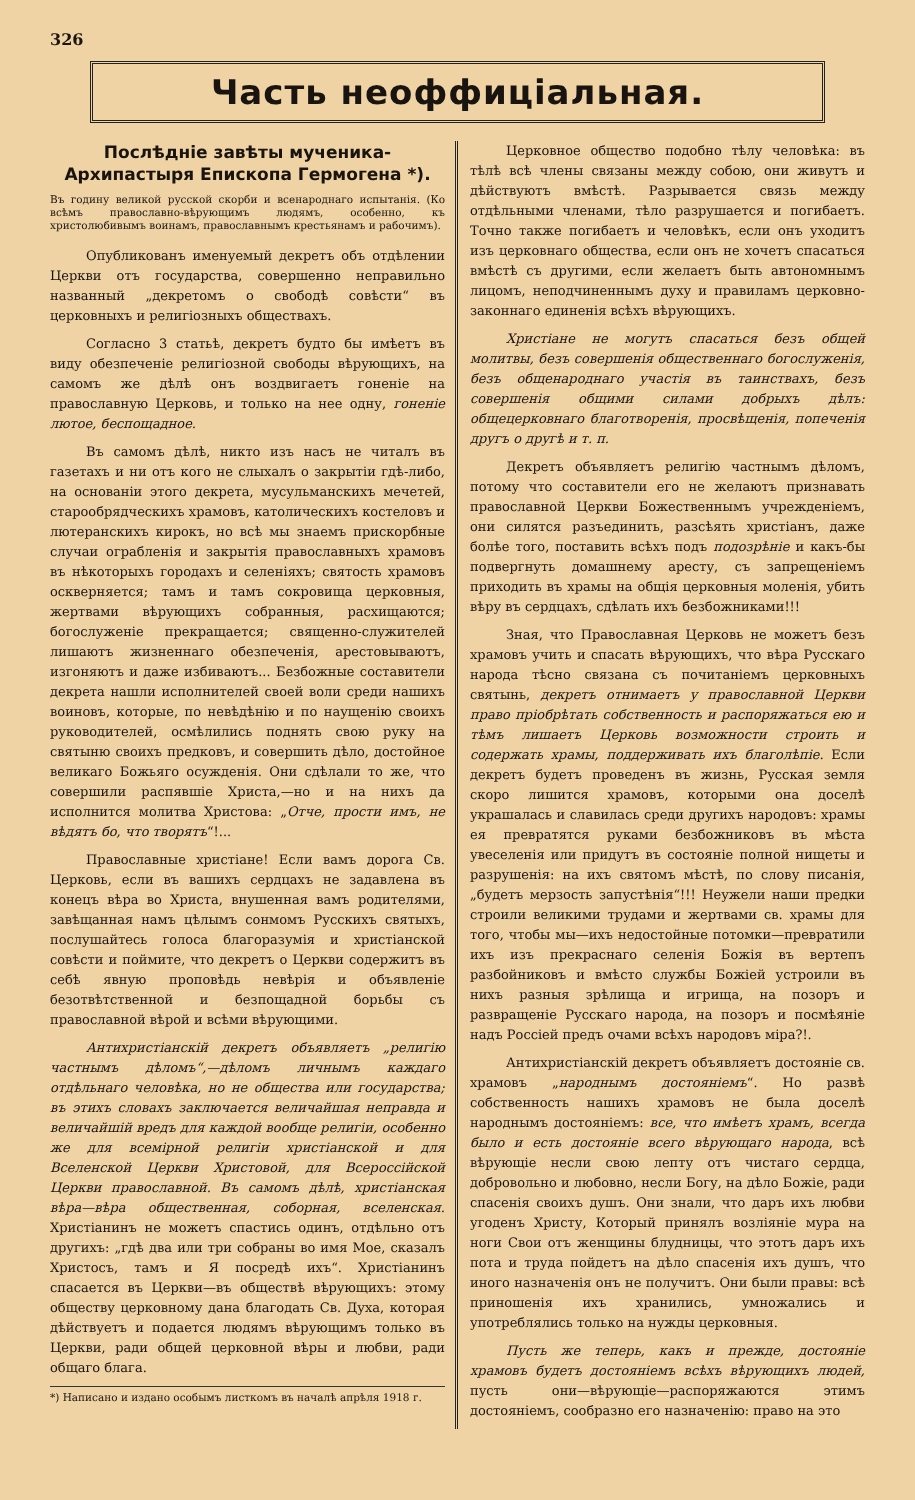326
Часть неоффиціальная.
Послѣдніе завѣты мученика-Архипастыря Епископа Гермогена *).
Въ годину великой русской скорби и всенароднаго испытанія. (Ко всѣмъ православно-вѣрующимъ людямъ, особенно, къ христолюбивымъ воинамъ, православнымъ крестьянамъ и рабочимъ).
Опубликованъ именуемый декретъ объ отдѣлении Церкви отъ государства, совершенно неправильно названный „декретомъ о свободѣ совѣсти“ въ церковныхъ и религіозныхъ обществахъ.
Согласно 3 статьѣ, декретъ будто бы имѣетъ въ виду обезпеченіе религіозной свободы вѣрующихъ, на самомъ же дѣлѣ онъ воздвигаетъ гоненіе на православную Церковь, и только на нее одну, гоненіе лютое, беспощадное.
Въ самомъ дѣлѣ, никто изъ насъ не читалъ въ газетахъ и ни отъ кого не слыхалъ о закрытіи гдѣ-либо, на основаніи этого декрета, мусульманскихъ мечетей, старообрядческихъ храмовъ, католическихъ костеловъ и лютеранскихъ кирокъ, но всѣ мы знаемъ прискорбные случаи ограбленія и закрытія православныхъ храмовъ въ нѣкоторыхъ городахъ и селеніяхъ; святость храмовъ оскверняется; тамъ и тамъ сокровища церковныя, жертвами вѣрующихъ собранныя, расхищаются; богослуженіе прекращается; священно-служителей лишаютъ жизненнаго обезпеченія, арестовываютъ, изгоняютъ и даже избиваютъ... Безбожные составители декрета нашли исполнителей своей воли среди нашихъ воиновъ, которые, по невѣдѣнію и по наущенію своихъ руководителей, осмѣлились поднять свою руку на святыню своихъ предковъ, и совершить дѣло, достойное великаго Божьяго осужденія. Они сдѣлали то же, что совершили распявшіе Христа,—но и на нихъ да исполнится молитва Христова: „Отче, прости имъ, не вѣдятъ бо, что творятъ“!...
Православные христіане! Если вамъ дорога Св. Церковь, если въ вашихъ сердцахъ не задавлена въ конецъ вѣра во Христа, внушенная вамъ родителями, завѣщанная намъ цѣлымъ сонмомъ Русскихъ святыхъ, послушайтесь голоса благоразумія и христіанской совѣсти и поймите, что декретъ о Церкви содержитъ въ себѣ явную проповѣдь невѣрія и объявленіе безотвѣтственной и безпощадной борьбы съ православной вѣрой и всѣми вѣрующими.
Антихристіанскій декретъ объявляетъ „религію частнымъ дѣломъ“,—дѣломъ личнымъ каждаго отдѣльнаго человѣка, но не общества или государства; въ этихъ словахъ заключается величайшая неправда и величайшій вредъ для каждой вообще религіи, особенно же для всемірной религіи христіанской и для Вселенской Церкви Христовой, для Всероссійской Церкви православной. Въ самомъ дѣлѣ, христіанская вѣра—вѣра общественная, соборная, вселенская. Христіанинъ не можетъ спастись одинъ, отдѣльно отъ другихъ: „гдѣ два или три собраны во имя Мое, сказалъ Христосъ, тамъ и Я посредѣ ихъ“. Христіанинъ спасается въ Церкви—въ обществѣ вѣрующихъ: этому обществу церковному дана благодать Св. Духа, которая дѣйствуетъ и подается людямъ вѣрующимъ только въ Церкви, ради общей церковной вѣры и любви, ради общаго блага.
*) Написано и издано особымъ листкомъ въ началѣ апрѣля 1918 г.
Церковное общество подобно тѣлу человѣка: въ тѣлѣ всѣ члены связаны между собою, они живутъ и дѣйствуютъ вмѣстѣ. Разрывается связь между отдѣльными членами, тѣло разрушается и погибаетъ. Точно также погибаетъ и человѣкъ, если онъ уходитъ изъ церковнаго общества, если онъ не хочетъ спасаться вмѣстѣ съ другими, если желаетъ быть автономнымъ лицомъ, неподчиненнымъ духу и правиламъ церковно-законнаго единенія всѣхъ вѣрующихъ.
Христіане не могутъ спасаться безъ общей молитвы, безъ совершенія общественнаго богослуженія, безъ общенароднаго участія въ таинствахъ, безъ совершенія общими силами добрыхъ дѣлъ: общецерковнаго благотворенія, просвѣщенія, попеченія другъ о другѣ и т. п.
Декретъ объявляетъ религію частнымъ дѣломъ, потому что составители его не желаютъ признавать православной Церкви Божественнымъ учрежденіемъ, они силятся разъединить, разсѣять христіанъ, даже болѣе того, поставить всѣхъ подъ подозрѣніе и какъ-бы подвергнуть домашнему аресту, съ запрещеніемъ приходить въ храмы на общія церковныя моленія, убить вѣру въ сердцахъ, сдѣлать ихъ безбожниками!!!
Зная, что Православная Церковь не можетъ безъ храмовъ учить и спасать вѣрующихъ, что вѣра Русскаго народа тѣсно связана съ почитаніемъ церковныхъ святынь, декретъ отнимаетъ у православной Церкви право пріобрѣтать собственность и распоряжаться ею и тѣмъ лишаетъ Церковь возможности строить и содержать храмы, поддерживать ихъ благолѣпіе. Если декретъ будетъ проведенъ въ жизнь, Русская земля скоро лишится храмовъ, которыми она доселѣ украшалась и славилась среди другихъ народовъ: храмы ея превратятся руками безбожниковъ въ мѣста увеселенія или придутъ въ состояніе полной нищеты и разрушенія: на ихъ святомъ мѣстѣ, по слову писанія, „будетъ мерзость запустѣнія“!!! Неужели наши предки строили великими трудами и жертвами св. храмы для того, чтобы мы—ихъ недостойные потомки—превратили ихъ изъ прекраснаго селенія Божія въ вертепъ разбойниковъ и вмѣсто службы Божіей устроили въ нихъ разныя зрѣлища и игрища, на позоръ и развращеніе Русскаго народа, на позоръ и посмѣяніе надъ Россіей предъ очами всѣхъ народовъ міра?!.
Антихристіанскій декретъ объявляетъ достояніе св. храмовъ „народнымъ достояніемъ“. Но развѣ собственность нашихъ храмовъ не была доселѣ народнымъ достояніемъ: все, что имѣетъ храмъ, всегда было и есть достояніе всего вѣрующаго народа, всѣ вѣрующіе несли свою лепту отъ чистаго сердца, добровольно и любовно, несли Богу, на дѣло Божіе, ради спасенія своихъ душъ. Они знали, что даръ ихъ любви угоденъ Христу, Который принялъ возліяніе мура на ноги Свои отъ женщины блудницы, что этотъ даръ ихъ пота и труда пойдетъ на дѣло спасенія ихъ душъ, что иного назначенія онъ не получитъ. Они были правы: всѣ приношенія ихъ хранились, умножались и употреблялись только на нужды церковныя.
Пусть же теперь, какъ и прежде, достояніе храмовъ будетъ достояніемъ всѣхъ вѣрующихъ людей, пусть они—вѣрующіе—распоряжаются этимъ достояніемъ, сообразно его назначенію: право на это